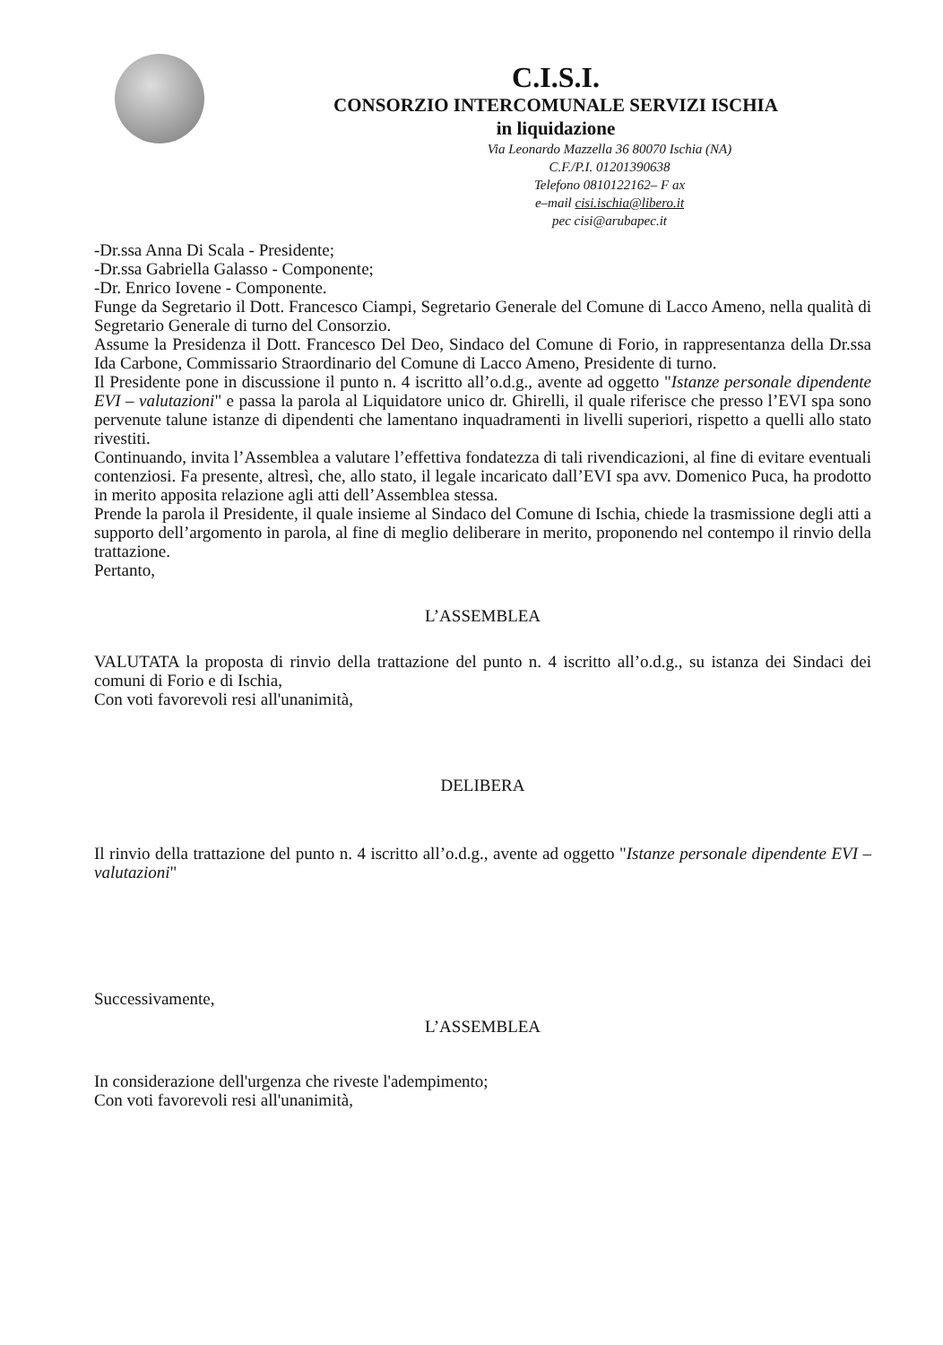C.I.S.I.
CONSORZIO INTERCOMUNALE SERVIZI ISCHIA
in liquidazione
Via Leonardo Mazzella 36 80070 Ischia (NA)
C.F./P.I. 01201390638
Telefono 0810122162– F ax
e–mail cisi.ischia@libero.it
pec cisi@arubapec.it
-Dr.ssa Anna Di Scala - Presidente;
-Dr.ssa Gabriella Galasso - Componente;
-Dr. Enrico Iovene - Componente.
Funge da Segretario il Dott. Francesco Ciampi, Segretario Generale del Comune di Lacco Ameno, nella qualità di Segretario Generale di turno del Consorzio.
Assume la Presidenza il Dott. Francesco Del Deo, Sindaco del Comune di Forio, in rappresentanza della Dr.ssa Ida Carbone, Commissario Straordinario del Comune di Lacco Ameno, Presidente di turno.
Il Presidente pone in discussione il punto n. 4 iscritto all’o.d.g., avente ad oggetto "Istanze personale dipendente EVI – valutazioni" e passa la parola al Liquidatore unico dr. Ghirelli, il quale riferisce che presso l’EVI spa sono pervenute talune istanze di dipendenti che lamentano inquadramenti in livelli superiori, rispetto a quelli allo stato rivestiti.
Continuando, invita l’Assemblea a valutare l’effettiva fondatezza di tali rivendicazioni, al fine di evitare eventuali contenziosi. Fa presente, altresì, che, allo stato, il legale incaricato dall’EVI spa avv. Domenico Puca, ha prodotto in merito apposita relazione agli atti dell’Assemblea stessa.
Prende la parola il Presidente, il quale insieme al Sindaco del Comune di Ischia, chiede la trasmissione degli atti a supporto dell’argomento in parola, al fine di meglio deliberare in merito, proponendo nel contempo il rinvio della trattazione.
Pertanto,
L’ASSEMBLEA
VALUTATA la proposta di rinvio della trattazione del punto n. 4 iscritto all’o.d.g., su istanza dei Sindaci dei comuni di Forio e di Ischia,
Con voti favorevoli resi all'unanimità,
DELIBERA
Il rinvio della trattazione del punto n. 4 iscritto all’o.d.g., avente ad oggetto "Istanze personale dipendente EVI – valutazioni"
Successivamente,
L’ASSEMBLEA
In considerazione dell'urgenza che riveste l'adempimento;
Con voti favorevoli resi all'unanimità,